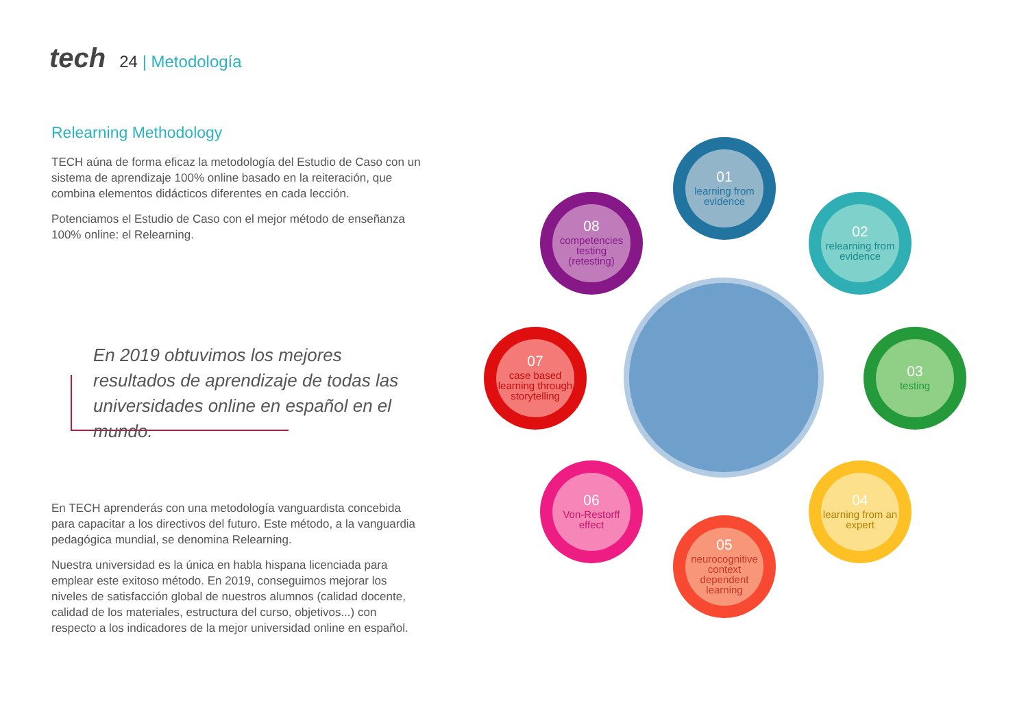tech 24 | Metodología
Relearning Methodology
TECH aúna de forma eficaz la metodología del Estudio de Caso con un sistema de aprendizaje 100% online basado en la reiteración, que combina elementos didácticos diferentes en cada lección.
Potenciamos el Estudio de Caso con el mejor método de enseñanza 100% online: el Relearning.
En 2019 obtuvimos los mejores resultados de aprendizaje de todas las universidades online en español en el mundo.
En TECH aprenderás con una metodología vanguardista concebida para capacitar a los directivos del futuro. Este método, a la vanguardia pedagógica mundial, se denomina Relearning.
Nuestra universidad es la única en habla hispana licenciada para emplear este exitoso método. En 2019, conseguimos mejorar los niveles de satisfacción global de nuestros alumnos (calidad docente, calidad de los materiales, estructura del curso, objetivos...) con respecto a los indicadores de la mejor universidad online en español.
01
learning from evidence
02
relearning from evidence
03
testing
04
learning from an expert
05
neurocognitive context dependent learning
06
Von-Restorff effect
07
case based learning through storytelling
08
competencies testing (retesting)